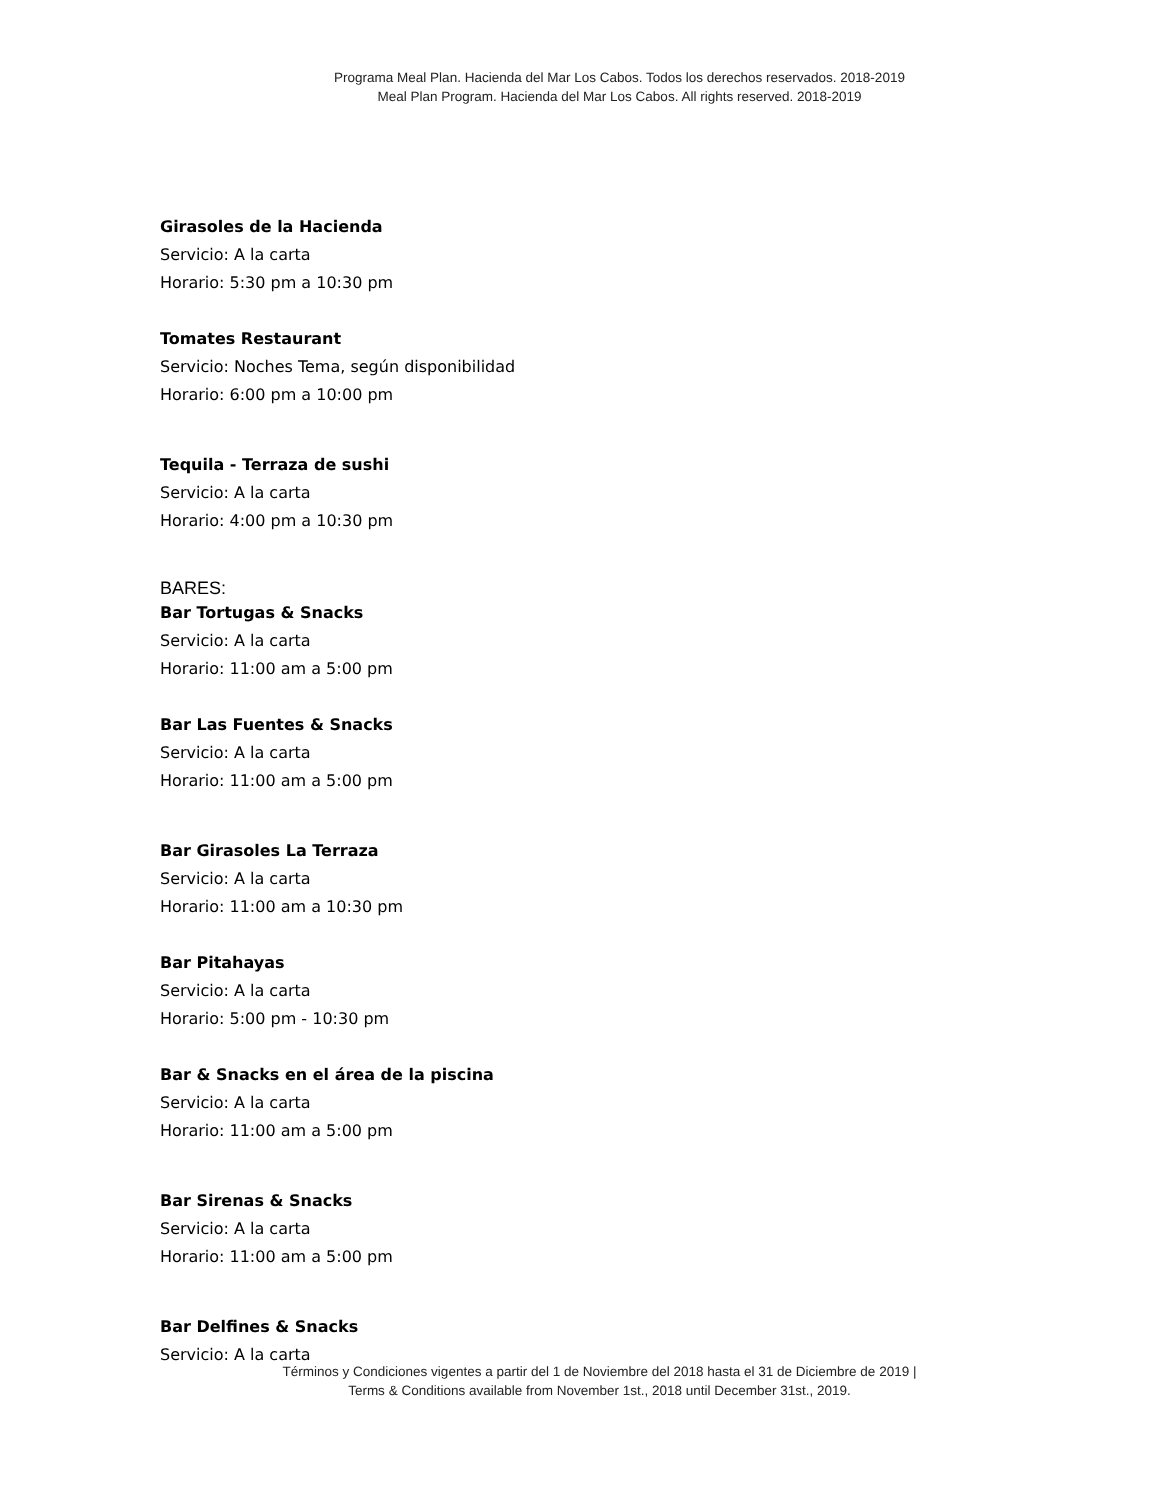Programa Meal Plan. Hacienda del Mar Los Cabos. Todos los derechos reservados. 2018-2019
Meal Plan Program. Hacienda del Mar Los Cabos. All rights reserved. 2018-2019
Girasoles de la Hacienda
Servicio: A la carta
Horario: 5:30 pm a 10:30 pm
Tomates Restaurant
Servicio: Noches Tema, según disponibilidad
Horario: 6:00 pm a 10:00 pm
Tequila - Terraza de sushi
Servicio: A la carta
Horario: 4:00 pm a 10:30 pm
BARES:
Bar Tortugas & Snacks
Servicio: A la carta
Horario: 11:00 am a 5:00 pm
Bar Las Fuentes & Snacks
Servicio: A la carta
Horario: 11:00 am a 5:00 pm
Bar Girasoles La Terraza
Servicio: A la carta
Horario: 11:00 am a 10:30 pm
Bar Pitahayas
Servicio: A la carta
Horario: 5:00 pm - 10:30 pm
Bar & Snacks en el área de la piscina
Servicio: A la carta
Horario: 11:00 am a 5:00 pm
Bar Sirenas & Snacks
Servicio: A la carta
Horario: 11:00 am a 5:00 pm
Bar Delfines & Snacks
Servicio: A la carta
Términos y Condiciones vigentes a partir del 1 de Noviembre del 2018 hasta el 31 de Diciembre de 2019 |
Terms & Conditions available from November 1st., 2018 until December 31st., 2019.